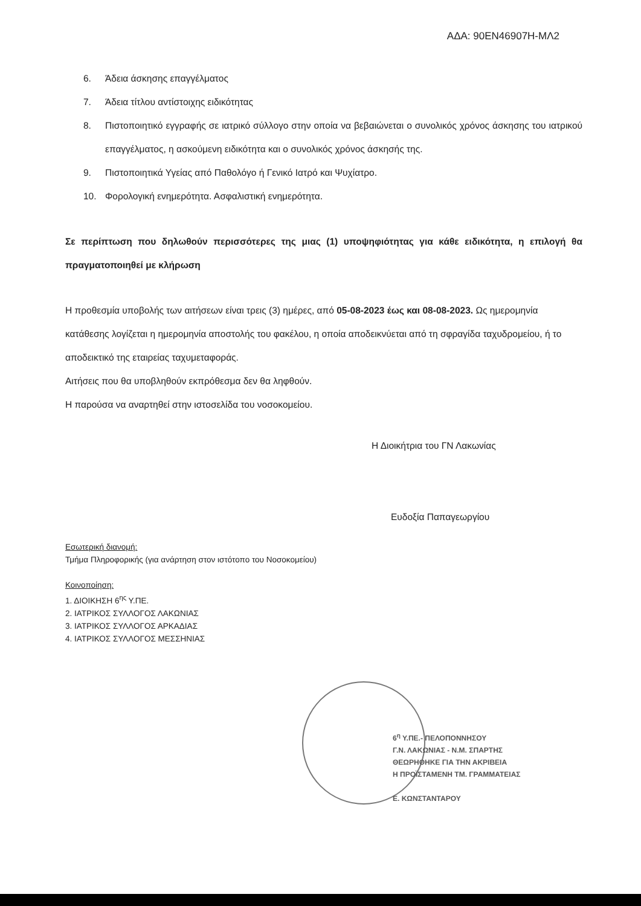ΑΔΑ: 90ΕΝ46907Η-ΜΛ2
6. Άδεια άσκησης επαγγέλματος
7. Άδεια τίτλου αντίστοιχης ειδικότητας
8. Πιστοποιητικό εγγραφής σε ιατρικό σύλλογο στην οποία να βεβαιώνεται ο συνολικός χρόνος άσκησης του ιατρικού επαγγέλματος, η ασκούμενη ειδικότητα και ο συνολικός χρόνος άσκησής της.
9. Πιστοποιητικά Υγείας από Παθολόγο ή Γενικό Ιατρό και Ψυχίατρο.
10. Φορολογική ενημερότητα. Ασφαλιστική ενημερότητα.
Σε περίπτωση που δηλωθούν περισσότερες της μιας (1) υποψηφιότητας για κάθε ειδικότητα, η επιλογή θα πραγματοποιηθεί με κλήρωση
Η προθεσμία υποβολής των αιτήσεων είναι τρεις (3) ημέρες, από 05-08-2023 έως και 08-08-2023. Ως ημερομηνία κατάθεσης λογίζεται η ημερομηνία αποστολής του φακέλου, η οποία αποδεικνύεται από τη σφραγίδα ταχυδρομείου, ή το αποδεικτικό της εταιρείας ταχυμεταφοράς.
Αιτήσεις που θα υποβληθούν εκπρόθεσμα δεν θα ληφθούν.
Η παρούσα να αναρτηθεί στην ιστοσελίδα του νοσοκομείου.
Η Διοικήτρια του ΓΝ Λακωνίας
Ευδοξία Παπαγεωργίου
Εσωτερική διανομή:
Τμήμα Πληροφορικής (για ανάρτηση στον ιστότοπο του Νοσοκομείου)
Κοινοποίηση:
1. ΔΙΟΙΚΗΣΗ 6<sup>ης</sup> Υ.ΠΕ.
2. ΙΑΤΡΙΚΟΣ ΣΥΛΛΟΓΟΣ ΛΑΚΩΝΙΑΣ
3. ΙΑΤΡΙΚΟΣ ΣΥΛΛΟΓΟΣ ΑΡΚΑΔΙΑΣ
4. ΙΑΤΡΙΚΟΣ ΣΥΛΛΟΓΟΣ ΜΕΣΣΗΝΙΑΣ
6<sup>η</sup> Υ.ΠΕ.- ΠΕΛΟΠΟΝΝΗΣΟΥ
Γ.Ν. ΛΑΚΩΝΙΑΣ - Ν.Μ. ΣΠΑΡΤΗΣ
ΘΕΩΡΗΘΗΚΕ ΓΙΑ ΤΗΝ ΑΚΡΙΒΕΙΑ
Η ΠΡΟΪΣΤΑΜΕΝΗ ΤΜ. ΓΡΑΜΜΑΤΕΙΑΣ
Ε. ΚΩΝΣΤΑΝΤΑΡΟΥ